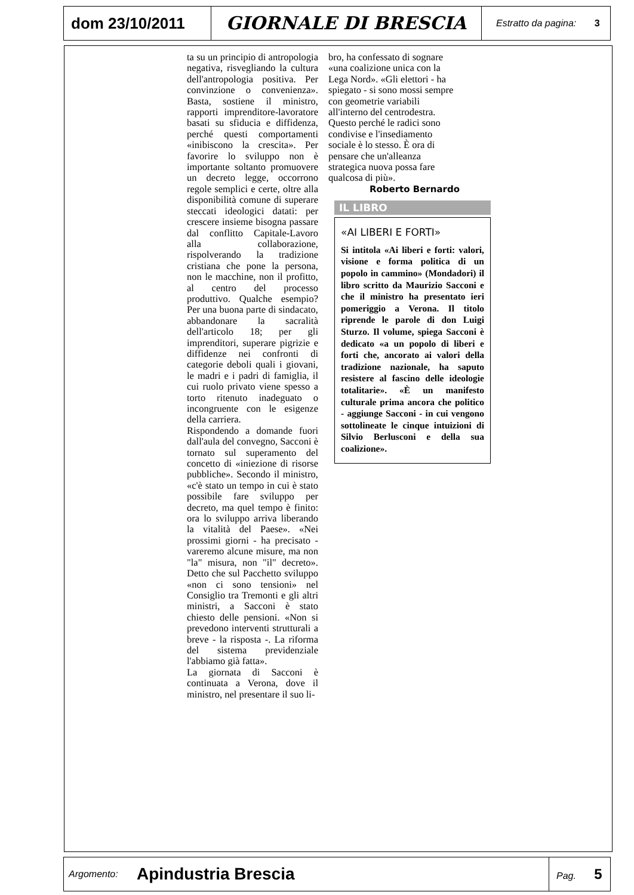dom 23/10/2011
GIORNALE DI BRESCIA
Estratto da pagina: 3
ta su un principio di antropologia negativa, risvegliando la cultura dell'antropologia positiva. Per convinzione o convenienza». Basta, sostiene il ministro, rapporti imprenditore-lavoratore basati su sfiducia e diffidenza, perché questi comportamenti «inibiscono la crescita». Per favorire lo sviluppo non è importante soltanto promuovere un decreto legge, occorrono regole semplici e certe, oltre alla disponibilità comune di superare steccati ideologici datati: per crescere insieme bisogna passare dal conflitto Capitale-Lavoro alla collaborazione, rispolverando la tradizione cristiana che pone la persona, non le macchine, non il profitto, al centro del processo produttivo. Qualche esempio? Per una buona parte di sindacato, abbandonare la sacralità dell'articolo 18; per gli imprenditori, superare pigrizie e diffidenze nei confronti di categorie deboli quali i giovani, le madri e i padri di famiglia, il cui ruolo privato viene spesso a torto ritenuto inadeguato o incongruente con le esigenze della carriera.
Rispondendo a domande fuori dall'aula del convegno, Sacconi è tornato sul superamento del concetto di «iniezione di risorse pubbliche». Secondo il ministro, «c'è stato un tempo in cui è stato possibile fare sviluppo per decreto, ma quel tempo è finito: ora lo sviluppo arriva liberando la vitalità del Paese». «Nei prossimi giorni - ha precisato - vareremo alcune misure, ma non "la" misura, non "il" decreto». Detto che sul Pacchetto sviluppo «non ci sono tensioni» nel Consiglio tra Tremonti e gli altri ministri, a Sacconi è stato chiesto delle pensioni. «Non si prevedono interventi strutturali a breve - la risposta -. La riforma del sistema previdenziale l'abbiamo già fatta».
La giornata di Sacconi è continuata a Verona, dove il ministro, nel presentare il suo li-
bro, ha confessato di sognare «una coalizione unica con la Lega Nord». «Gli elettori - ha spiegato - si sono mossi sempre con geometrie variabili all'interno del centrodestra. Questo perché le radici sono condivise e l'insediamento sociale è lo stesso. È ora di pensare che un'alleanza strategica nuova possa fare qualcosa di più».
Roberto Bernardo
IL LIBRO
«AI LIBERI E FORTI»
Si intitola «Ai liberi e forti: valori, visione e forma politica di un popolo in cammino» (Mondadori) il libro scritto da Maurizio Sacconi e che il ministro ha presentato ieri pomeriggio a Verona. Il titolo riprende le parole di don Luigi Sturzo. Il volume, spiega Sacconi è dedicato «a un popolo di liberi e forti che, ancorato ai valori della tradizione nazionale, ha saputo resistere al fascino delle ideologie totalitarie». «È un manifesto culturale prima ancora che politico - aggiunge Sacconi - in cui vengono sottolineate le cinque intuizioni di Silvio Berlusconi e della sua coalizione».
Argomento:
Apindustria Brescia
Pag. 5